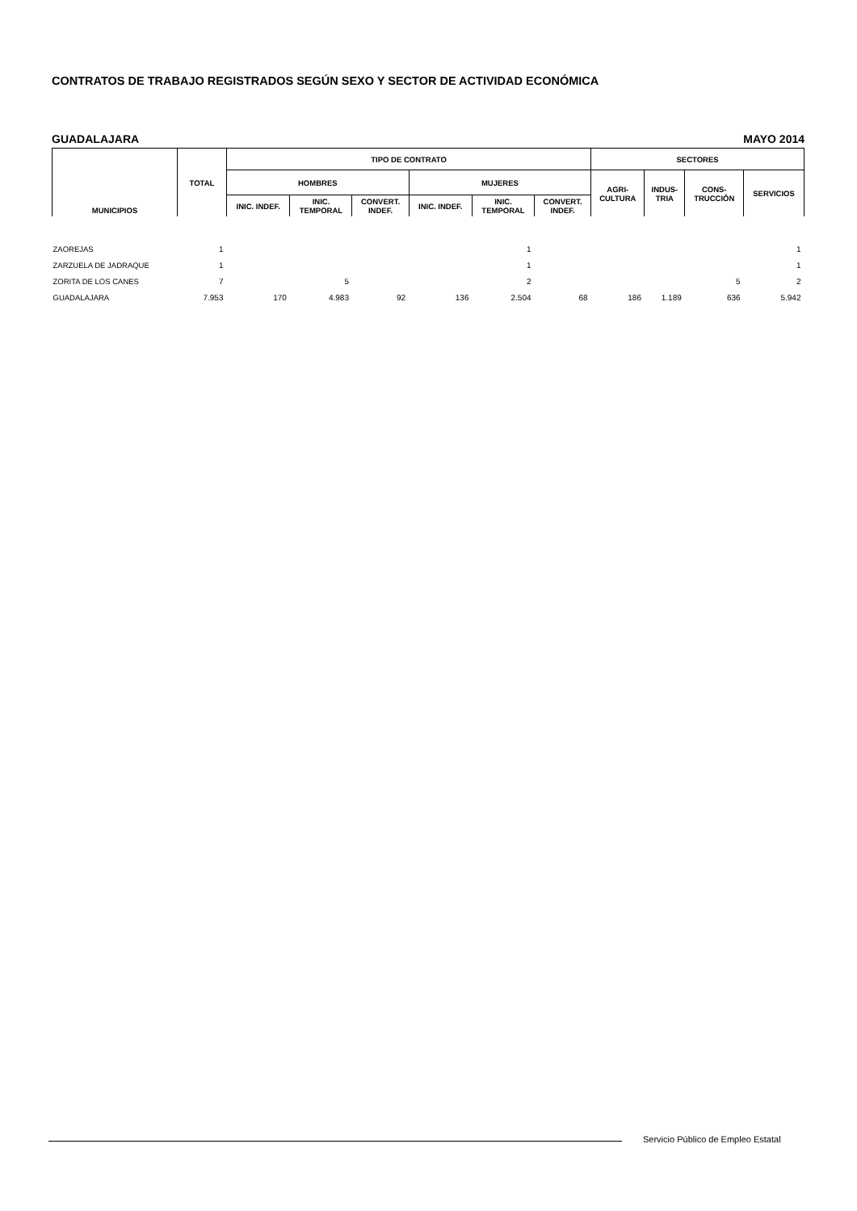CONTRATOS DE TRABAJO REGISTRADOS SEGÚN SEXO Y SECTOR DE ACTIVIDAD ECONÓMICA
GUADALAJARA MAYO 2014
| MUNICIPIOS | TOTAL | TIPO DE CONTRATO | | | | | | SECTORES | | | |
| --- | --- | --- | --- | --- | --- | --- | --- | --- | --- | --- | --- |
| | | HOMBRES | | | MUJERES | | | AGRI- CULTURA | INDUS- TRIA | CONS- TRUCCIÓN | SERVICIOS |
| | | INIC. INDEF. | INIC. TEMPORAL | CONVERT. INDEF. | INIC. INDEF. | INIC. TEMPORAL | CONVERT. INDEF. | | | | |
| ZAOREJAS | 1 | | | | | 1 | | | | | 1 |
| ZARZUELA DE JADRAQUE | 1 | | | | | 1 | | | | | 1 |
| ZORITA DE LOS CANES | 7 | | 5 | | | 2 | | | | 5 | 2 |
| GUADALAJARA | 7.953 | 170 | 4.983 | 92 | 136 | 2.504 | 68 | 186 | 1.189 | 636 | 5.942 |
Servicio Público de Empleo Estatal